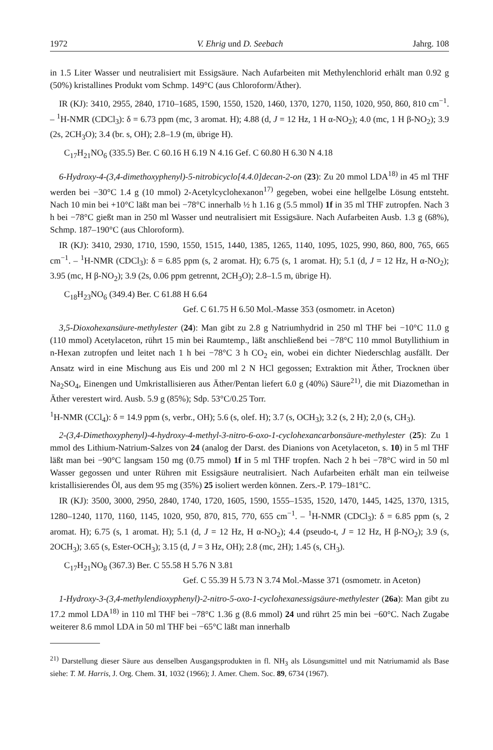1972 V. Ehrig und D. Seebach Jahrg. 108
in 1.5 Liter Wasser und neutralisiert mit Essigsäure. Nach Aufarbeiten mit Methylenchlorid erhält man 0.92 g (50%) kristallines Produkt vom Schmp. 149°C (aus Chloroform/Äther).
IR (KJ): 3410, 2955, 2840, 1710–1685, 1590, 1550, 1520, 1460, 1370, 1270, 1150, 1020, 950, 860, 810 cm<sup>−1</sup>. – <sup>1</sup>H-NMR (CDCl<sub>3</sub>): δ = 6.73 ppm (mc, 3 aromat. H); 4.88 (d, J = 12 Hz, 1 H α-NO<sub>2</sub>); 4.0 (mc, 1 H β-NO<sub>2</sub>); 3.9 (2s, 2CH<sub>3</sub>O); 3.4 (br. s, OH); 2.8–1.9 (m, übrige H).
C<sub>17</sub>H<sub>21</sub>NO<sub>6</sub> (335.5) Ber. C 60.16 H 6.19 N 4.16 Gef. C 60.80 H 6.30 N 4.18
6-Hydroxy-4-(3,4-dimethoxyphenyl)-5-nitrobicyclo[4.4.0]decan-2-on (23): Zu 20 mmol LDA<sup>18)</sup> in 45 ml THF werden bei −30°C 1.4 g (10 mmol) 2-Acetylcyclohexanon<sup>17)</sup> gegeben, wobei eine hellgelbe Lösung entsteht. Nach 10 min bei +10°C läßt man bei −78°C innerhalb ½ h 1.16 g (5.5 mmol) 1f in 35 ml THF zutropfen. Nach 3 h bei −78°C gießt man in 250 ml Wasser und neutralisiert mit Essigsäure. Nach Aufarbeiten Ausb. 1.3 g (68%), Schmp. 187–190°C (aus Chloroform).
IR (KJ): 3410, 2930, 1710, 1590, 1550, 1515, 1440, 1385, 1265, 1140, 1095, 1025, 990, 860, 800, 765, 665 cm<sup>−1</sup>. – <sup>1</sup>H-NMR (CDCl<sub>3</sub>): δ = 6.85 ppm (s, 2 aromat. H); 6.75 (s, 1 aromat. H); 5.1 (d, J = 12 Hz, H α-NO<sub>2</sub>); 3.95 (mc, H β-NO<sub>2</sub>); 3.9 (2s, 0.06 ppm getrennt, 2CH<sub>3</sub>O); 2.8–1.5 m, übrige H).
C<sub>18</sub>H<sub>23</sub>NO<sub>6</sub> (349.4) Ber. C 61.88 H 6.64
Gef. C 61.75 H 6.50 Mol.-Masse 353 (osmometr. in Aceton)
3,5-Dioxohexansäure-methylester (24): Man gibt zu 2.8 g Natriumhydrid in 250 ml THF bei −10°C 11.0 g (110 mmol) Acetylaceton, rührt 15 min bei Raumtemp., läßt anschließend bei −78°C 110 mmol Butyllithium in n-Hexan zutropfen und leitet nach 1 h bei −78°C 3 h CO<sub>2</sub> ein, wobei ein dichter Niederschlag ausfällt. Der Ansatz wird in eine Mischung aus Eis und 200 ml 2 N HCl gegossen; Extraktion mit Äther, Trocknen über Na<sub>2</sub>SO<sub>4</sub>, Einengen und Umkristallisieren aus Äther/Pentan liefert 6.0 g (40%) Säure<sup>21)</sup>, die mit Diazomethan in Äther verestert wird. Ausb. 5.9 g (85%); Sdp. 53°C/0.25 Torr.
<sup>1</sup>H-NMR (CCl<sub>4</sub>): δ = 14.9 ppm (s, verbr., OH); 5.6 (s, olef. H); 3.7 (s, OCH<sub>3</sub>); 3.2 (s, 2 H); 2,0 (s, CH<sub>3</sub>).
2-(3,4-Dimethoxyphenyl)-4-hydroxy-4-methyl-3-nitro-6-oxo-1-cyclohexancarbonsäure-methylester (25): Zu 1 mmol des Lithium-Natrium-Salzes von 24 (analog der Darst. des Dianions von Acetylaceton, s. 10) in 5 ml THF läßt man bei −90°C langsam 150 mg (0.75 mmol) 1f in 5 ml THF tropfen. Nach 2 h bei −78°C wird in 50 ml Wasser gegossen und unter Rühren mit Essigsäure neutralisiert. Nach Aufarbeiten erhält man ein teilweise kristallisierendes Öl, aus dem 95 mg (35%) 25 isoliert werden können. Zers.-P. 179–181°C.
IR (KJ): 3500, 3000, 2950, 2840, 1740, 1720, 1605, 1590, 1555–1535, 1520, 1470, 1445, 1425, 1370, 1315, 1280–1240, 1170, 1160, 1145, 1020, 950, 870, 815, 770, 655 cm<sup>−1</sup>. – <sup>1</sup>H-NMR (CDCl<sub>3</sub>): δ = 6.85 ppm (s, 2 aromat. H); 6.75 (s, 1 aromat. H); 5.1 (d, J = 12 Hz, H α-NO<sub>2</sub>); 4.4 (pseudo-t, J = 12 Hz, H β-NO<sub>2</sub>); 3.9 (s, 2OCH<sub>3</sub>); 3.65 (s, Ester-OCH<sub>3</sub>); 3.15 (d, J = 3 Hz, OH); 2.8 (mc, 2H); 1.45 (s, CH<sub>3</sub>).
C<sub>17</sub>H<sub>21</sub>NO<sub>8</sub> (367.3) Ber. C 55.58 H 5.76 N 3.81
Gef. C 55.39 H 5.73 N 3.74 Mol.-Masse 371 (osmometr. in Aceton)
1-Hydroxy-3-(3,4-methylendioxyphenyl)-2-nitro-5-oxo-1-cyclohexanessigsäure-methylester (26a): Man gibt zu 17.2 mmol LDA<sup>18)</sup> in 110 ml THF bei −78°C 1.36 g (8.6 mmol) 24 und rührt 25 min bei −60°C. Nach Zugabe weiterer 8.6 mmol LDA in 50 ml THF bei −65°C läßt man innerhalb
<sup>21)</sup> Darstellung dieser Säure aus denselben Ausgangsprodukten in fl. NH<sub>3</sub> als Lösungsmittel und mit Natriumamid als Base siehe: T. M. Harris, J. Org. Chem. 31, 1032 (1966); J. Amer. Chem. Soc. 89, 6734 (1967).